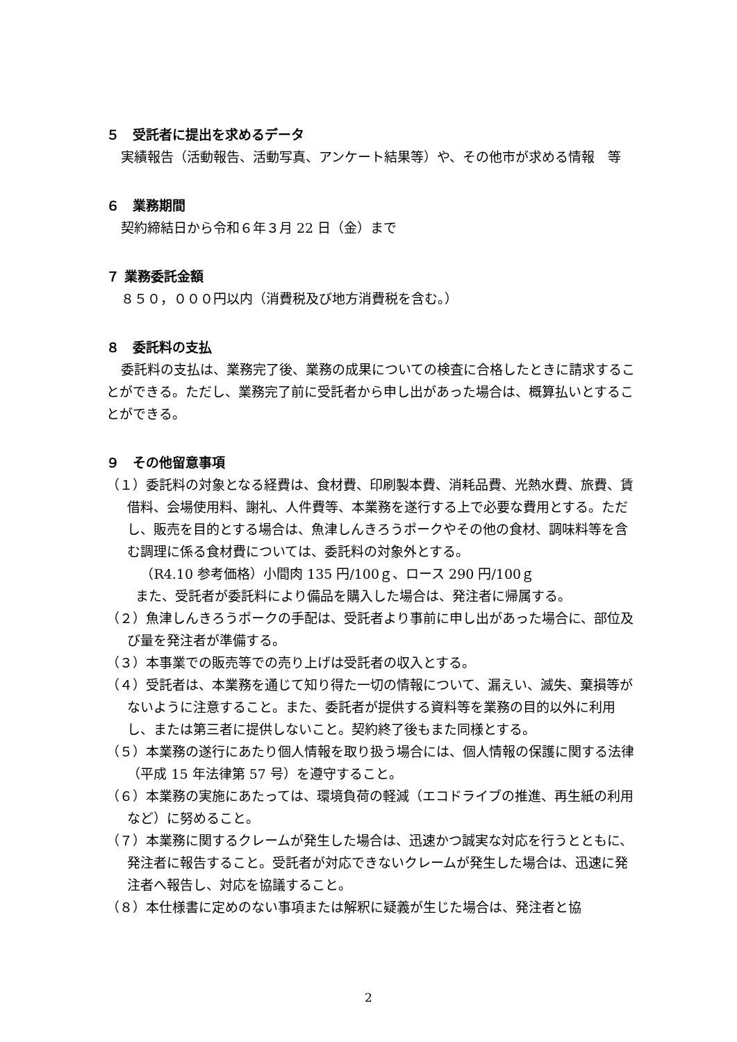５　受託者に提出を求めるデータ
実績報告（活動報告、活動写真、アンケート結果等）や、その他市が求める情報　等
６　業務期間
契約締結日から令和６年３月 22 日（金）まで
７ 業務委託金額
８５０，０００円以内（消費税及び地方消費税を含む。）
８　委託料の支払
委託料の支払は、業務完了後、業務の成果についての検査に合格したときに請求することができる。ただし、業務完了前に受託者から申し出があった場合は、概算払いとすることができる。
９　その他留意事項
（１）委託料の対象となる経費は、食材費、印刷製本費、消耗品費、光熱水費、旅費、賃借料、会場使用料、謝礼、人件費等、本業務を遂行する上で必要な費用とする。ただし、販売を目的とする場合は、魚津しんきろうポークやその他の食材、調味料等を含む調理に係る食材費については、委託料の対象外とする。
（R4.10 参考価格）小間肉 135 円/100ｇ、ロース 290 円/100ｇ
また、受託者が委託料により備品を購入した場合は、発注者に帰属する。
（２）魚津しんきろうポークの手配は、受託者より事前に申し出があった場合に、部位及び量を発注者が準備する。
（３）本事業での販売等での売り上げは受託者の収入とする。
（４）受託者は、本業務を通じて知り得た一切の情報について、漏えい、滅失、棄損等がないように注意すること。また、委託者が提供する資料等を業務の目的以外に利用し、または第三者に提供しないこと。契約終了後もまた同様とする。
（５）本業務の遂行にあたり個人情報を取り扱う場合には、個人情報の保護に関する法律（平成 15 年法律第 57 号）を遵守すること。
（６）本業務の実施にあたっては、環境負荷の軽減（エコドライブの推進、再生紙の利用など）に努めること。
（７）本業務に関するクレームが発生した場合は、迅速かつ誠実な対応を行うとともに、発注者に報告すること。受託者が対応できないクレームが発生した場合は、迅速に発注者へ報告し、対応を協議すること。
（８）本仕様書に定めのない事項または解釈に疑義が生じた場合は、発注者と協
2